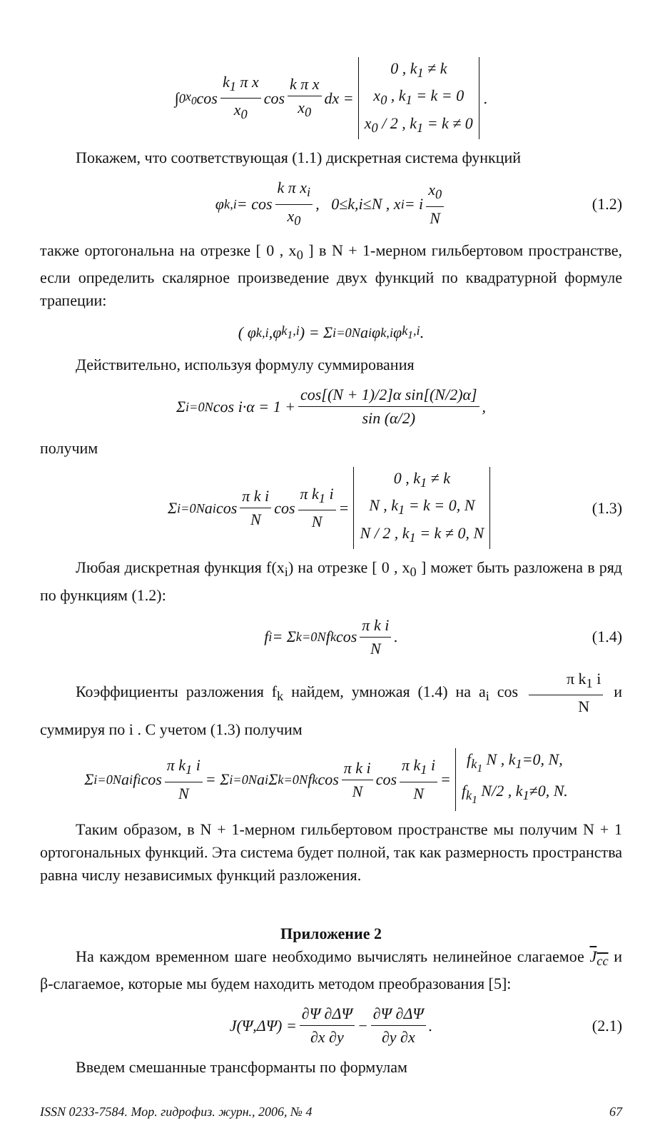∫<sub>0</sub><sup>x<sub>0</sub></sup> cos k<sub>1</sub> π x x<sub>0</sub> cos k π x x<sub>0</sub> dx = 0 , k<sub>1</sub> ≠ k x<sub>0</sub> , k<sub>1</sub> = k = 0 x<sub>0</sub> / 2 , k<sub>1</sub> = k ≠ 0.
Покажем, что соответствующая (1.1) дискретная система функций
φ<sub>k,i</sub> = cos k π x<sub>i</sub> x<sub>0</sub> , 0≤k,i≤N , x<sub>i</sub> = i x<sub>0</sub> N (1.2)
также ортогональна на отрезке [ 0 , x<sub>0</sub> ] в N + 1-мерном гильбертовом пространстве, если определить скалярное произведение двух функций по квадратурной формуле трапеции:
( φ<sub>k,i</sub> ,φ<sub>k<sub>1</sub>,i</sub> ) = Σ<sub>i=0</sub><sup>N</sup> a<sub>i</sub> φ<sub>k,i</sub> φ<sub>k<sub>1</sub>,i</sub> .
Действительно, используя формулу суммирования
Σ<sub>i=0</sub><sup>N</sup> cos i·α = 1 + cos[(N + 1)/2]α sin[(N/2)α] sin (α/2) ,
получим
Σ<sub>i=0</sub><sup>N</sup> a<sub>i</sub> cos π k i N cos π k<sub>1</sub> i N = 0 , k<sub>1</sub> ≠ k N , k<sub>1</sub> = k = 0, N N / 2 , k<sub>1</sub> = k ≠ 0, N (1.3)
Любая дискретная функция f(x<sub>i</sub>) на отрезке [ 0 , x<sub>0</sub> ] может быть разложена в ряд по функциям (1.2):
f<sub>i</sub> = Σ<sub>k=0</sub><sup>N</sup> f<sub>k</sub> cos π k i N . (1.4)
Коэффициенты разложения f<sub>k</sub> найдем, умножая (1.4) на a<sub>i</sub> cos π k<sub>1</sub> i N и суммируя по i . С учетом (1.3) получим
Σ<sub>i=0</sub><sup>N</sup> a<sub>i</sub> f<sub>i</sub> cos π k<sub>1</sub> i N = Σ<sub>i=0</sub><sup>N</sup> a<sub>i</sub> Σ<sub>k=0</sub><sup>N</sup> f<sub>k</sub> cos π k i N cos π k<sub>1</sub> i N = f<sub>k<sub>1</sub></sub> N , k<sub>1</sub>=0, N, f<sub>k<sub>1</sub></sub> N/2 , k<sub>1</sub>≠0, N.
Таким образом, в N + 1-мерном гильбертовом пространстве мы получим N + 1 ортогональных функций. Эта система будет полной, так как размерность пространства равна числу независимых функций разложения.
Приложение 2
На каждом временном шаге необходимо вычислять нелинейное слагаемое J<sub>cc</sub> и β-слагаемое, которые мы будем находить методом преобразования [5]:
J(Ψ,ΔΨ) = ∂Ψ ∂ΔΨ ∂x ∂y − ∂Ψ ∂ΔΨ ∂y ∂x . (2.1)
Введем смешанные трансформанты по формулам
ISSN 0233-7584. Мор. гидрофиз. журн., 2006, № 4 67